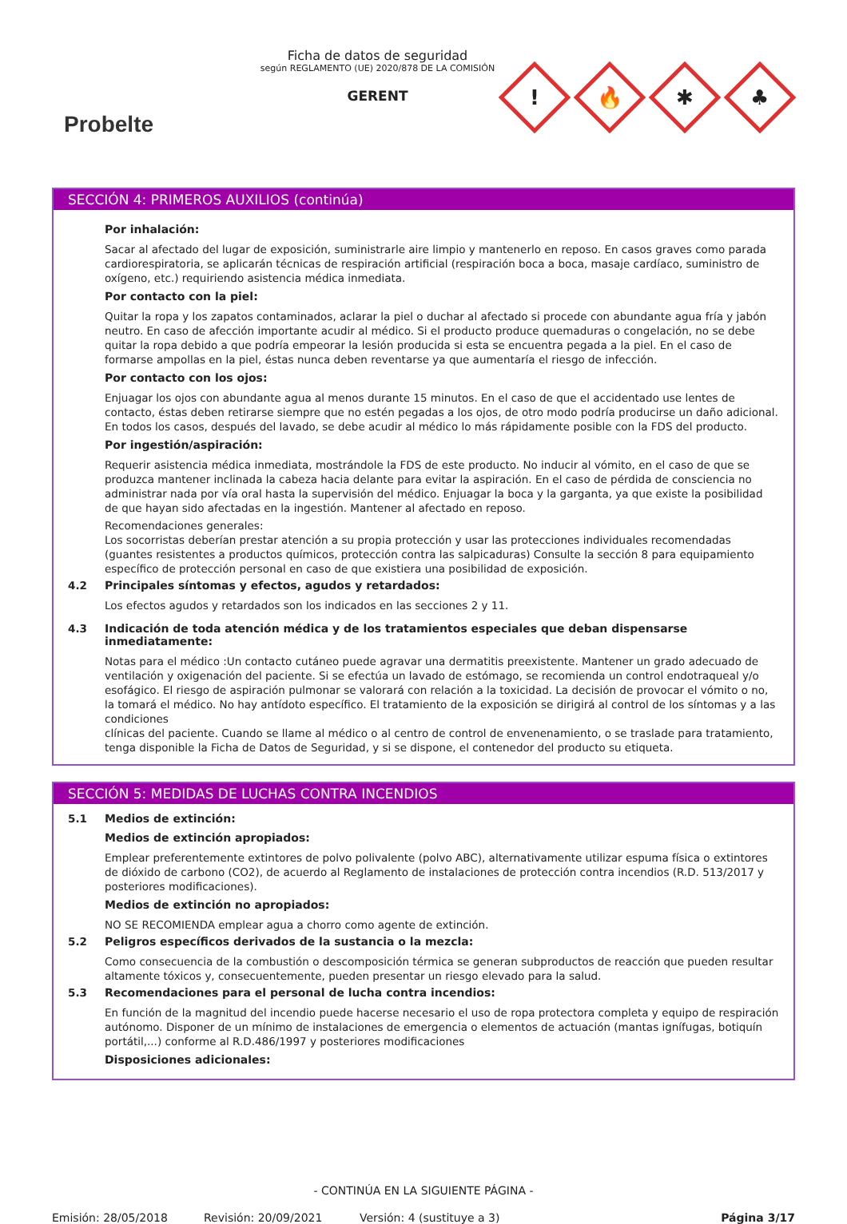Probelte
Ficha de datos de seguridad
según REGLAMENTO (UE) 2020/878 DE LA COMISIÓN
GERENT
!
🔥
✱
♣
SECCIÓN 4: PRIMEROS AUXILIOS (continúa)
Por inhalación:
Sacar al afectado del lugar de exposición, suministrarle aire limpio y mantenerlo en reposo. En casos graves como parada cardiorespiratoria, se aplicarán técnicas de respiración artificial (respiración boca a boca, masaje cardíaco, suministro de oxígeno, etc.) requiriendo asistencia médica inmediata.
Por contacto con la piel:
Quitar la ropa y los zapatos contaminados, aclarar la piel o duchar al afectado si procede con abundante agua fría y jabón neutro. En caso de afección importante acudir al médico. Si el producto produce quemaduras o congelación, no se debe quitar la ropa debido a que podría empeorar la lesión producida si esta se encuentra pegada a la piel. En el caso de formarse ampollas en la piel, éstas nunca deben reventarse ya que aumentaría el riesgo de infección.
Por contacto con los ojos:
Enjuagar los ojos con abundante agua al menos durante 15 minutos. En el caso de que el accidentado use lentes de contacto, éstas deben retirarse siempre que no estén pegadas a los ojos, de otro modo podría producirse un daño adicional. En todos los casos, después del lavado, se debe acudir al médico lo más rápidamente posible con la FDS del producto.
Por ingestión/aspiración:
Requerir asistencia médica inmediata, mostrándole la FDS de este producto. No inducir al vómito, en el caso de que se produzca mantener inclinada la cabeza hacia delante para evitar la aspiración. En el caso de pérdida de consciencia no administrar nada por vía oral hasta la supervisión del médico. Enjuagar la boca y la garganta, ya que existe la posibilidad de que hayan sido afectadas en la ingestión. Mantener al afectado en reposo.
Recomendaciones generales:
Los socorristas deberían prestar atención a su propia protección y usar las protecciones individuales recomendadas (guantes resistentes a productos químicos, protección contra las salpicaduras) Consulte la sección 8 para equipamiento específico de protección personal en caso de que existiera una posibilidad de exposición.
4.2 Principales síntomas y efectos, agudos y retardados:
Los efectos agudos y retardados son los indicados en las secciones 2 y 11.
4.3 Indicación de toda atención médica y de los tratamientos especiales que deban dispensarse inmediatamente:
Notas para el médico :Un contacto cutáneo puede agravar una dermatitis preexistente. Mantener un grado adecuado de ventilación y oxigenación del paciente. Si se efectúa un lavado de estómago, se recomienda un control endotraqueal y/o esofágico. El riesgo de aspiración pulmonar se valorará con relación a la toxicidad. La decisión de provocar el vómito o no, la tomará el médico. No hay antídoto específico. El tratamiento de la exposición se dirigirá al control de los síntomas y a las condiciones
clínicas del paciente. Cuando se llame al médico o al centro de control de envenenamiento, o se traslade para tratamiento, tenga disponible la Ficha de Datos de Seguridad, y si se dispone, el contenedor del producto su etiqueta.
SECCIÓN 5: MEDIDAS DE LUCHAS CONTRA INCENDIOS
5.1 Medios de extinción:
Medios de extinción apropiados:
Emplear preferentemente extintores de polvo polivalente (polvo ABC), alternativamente utilizar espuma física o extintores de dióxido de carbono (CO2), de acuerdo al Reglamento de instalaciones de protección contra incendios (R.D. 513/2017 y posteriores modificaciones).
Medios de extinción no apropiados:
NO SE RECOMIENDA emplear agua a chorro como agente de extinción.
5.2 Peligros específicos derivados de la sustancia o la mezcla:
Como consecuencia de la combustión o descomposición térmica se generan subproductos de reacción que pueden resultar altamente tóxicos y, consecuentemente, pueden presentar un riesgo elevado para la salud.
5.3 Recomendaciones para el personal de lucha contra incendios:
En función de la magnitud del incendio puede hacerse necesario el uso de ropa protectora completa y equipo de respiración autónomo. Disponer de un mínimo de instalaciones de emergencia o elementos de actuación (mantas ignífugas, botiquín portátil,...) conforme al R.D.486/1997 y posteriores modificaciones
Disposiciones adicionales:
- CONTINÚA EN LA SIGUIENTE PÁGINA -
Emisión: 28/05/2018 Revisión: 20/09/2021 Versión: 4 (sustituye a 3) Página 3/17